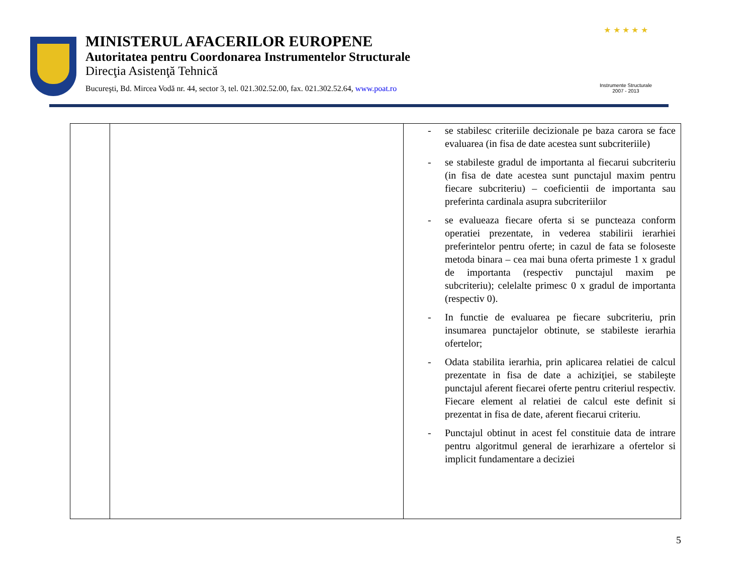MINISTERUL AFACERILOR EUROPENE
Autoritatea pentru Coordonarea Instrumentelor Structurale
Direcţia Asistenţă Tehnică
Bucureşti, Bd. Mircea Vodă nr. 44, sector 3, tel. 021.302.52.00, fax. 021.302.52.64, www.poat.ro
★ ★ ★ ★ ★
Instrumente Structurale
2007 - 2013
| | | - se stabilesc criteriile decizionale pe baza carora se face evaluarea (in fisa de date acestea sunt subcriteriile) - se stabileste gradul de importanta al fiecarui subcriteriu (in fisa de date acestea sunt punctajul maxim pentru fiecare subcriteriu) – coeficientii de importanta sau preferinta cardinala asupra subcriteriilor - se evalueaza fiecare oferta si se puncteaza conform operatiei prezentate, in vederea stabilirii ierarhiei preferintelor pentru oferte; in cazul de fata se foloseste metoda binara – cea mai buna oferta primeste 1 x gradul de importanta (respectiv punctajul maxim pe subcriteriu); celelalte primesc 0 x gradul de importanta (respectiv 0). - In functie de evaluarea pe fiecare subcriteriu, prin insumarea punctajelor obtinute, se stabileste ierarhia ofertelor; - Odata stabilita ierarhia, prin aplicarea relatiei de calcul prezentate in fisa de date a achiziţiei, se stabileşte punctajul aferent fiecarei oferte pentru criteriul respectiv. Fiecare element al relatiei de calcul este definit si prezentat in fisa de date, aferent fiecarui criteriu. - Punctajul obtinut in acest fel constituie data de intrare pentru algoritmul general de ierarhizare a ofertelor si implicit fundamentare a deciziei |
5